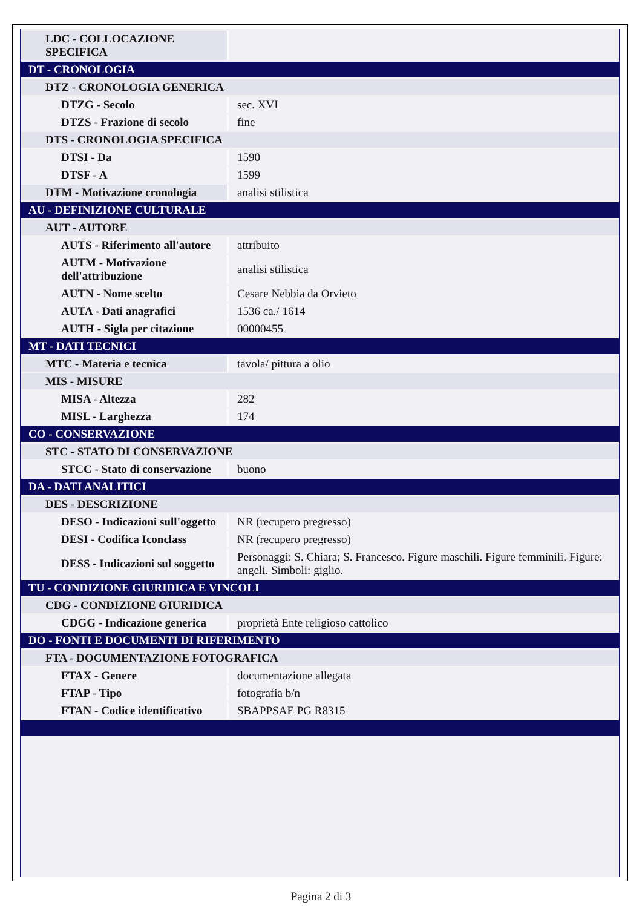| LDC - COLLOCAZIONE SPECIFICA | |
| DT - CRONOLOGIA | |
| DTZ - CRONOLOGIA GENERICA | |
| DTZG - Secolo | sec. XVI |
| DTZS - Frazione di secolo | fine |
| DTS - CRONOLOGIA SPECIFICA | |
| DTSI - Da | 1590 |
| DTSF - A | 1599 |
| DTM - Motivazione cronologia | analisi stilistica |
| AU - DEFINIZIONE CULTURALE | |
| AUT - AUTORE | |
| AUTS - Riferimento all'autore | attribuito |
| AUTM - Motivazione dell'attribuzione | analisi stilistica |
| AUTN - Nome scelto | Cesare Nebbia da Orvieto |
| AUTA - Dati anagrafici | 1536 ca./ 1614 |
| AUTH - Sigla per citazione | 00000455 |
| MT - DATI TECNICI | |
| MTC - Materia e tecnica | tavola/ pittura a olio |
| MIS - MISURE | |
| MISA - Altezza | 282 |
| MISL - Larghezza | 174 |
| CO - CONSERVAZIONE | |
| STC - STATO DI CONSERVAZIONE | |
| STCC - Stato di conservazione | buono |
| DA - DATI ANALITICI | |
| DES - DESCRIZIONE | |
| DESO - Indicazioni sull'oggetto | NR (recupero pregresso) |
| DESI - Codifica Iconclass | NR (recupero pregresso) |
| DESS - Indicazioni sul soggetto | Personaggi: S. Chiara; S. Francesco. Figure maschili. Figure femminili. Figure: angeli. Simboli: giglio. |
| TU - CONDIZIONE GIURIDICA E VINCOLI | |
| CDG - CONDIZIONE GIURIDICA | |
| CDGG - Indicazione generica | proprietà Ente religioso cattolico |
| DO - FONTI E DOCUMENTI DI RIFERIMENTO | |
| FTA - DOCUMENTAZIONE FOTOGRAFICA | |
| FTAX - Genere | documentazione allegata |
| FTAP - Tipo | fotografia b/n |
| FTAN - Codice identificativo | SBAPPSAE PG R8315 |
Pagina 2 di 3